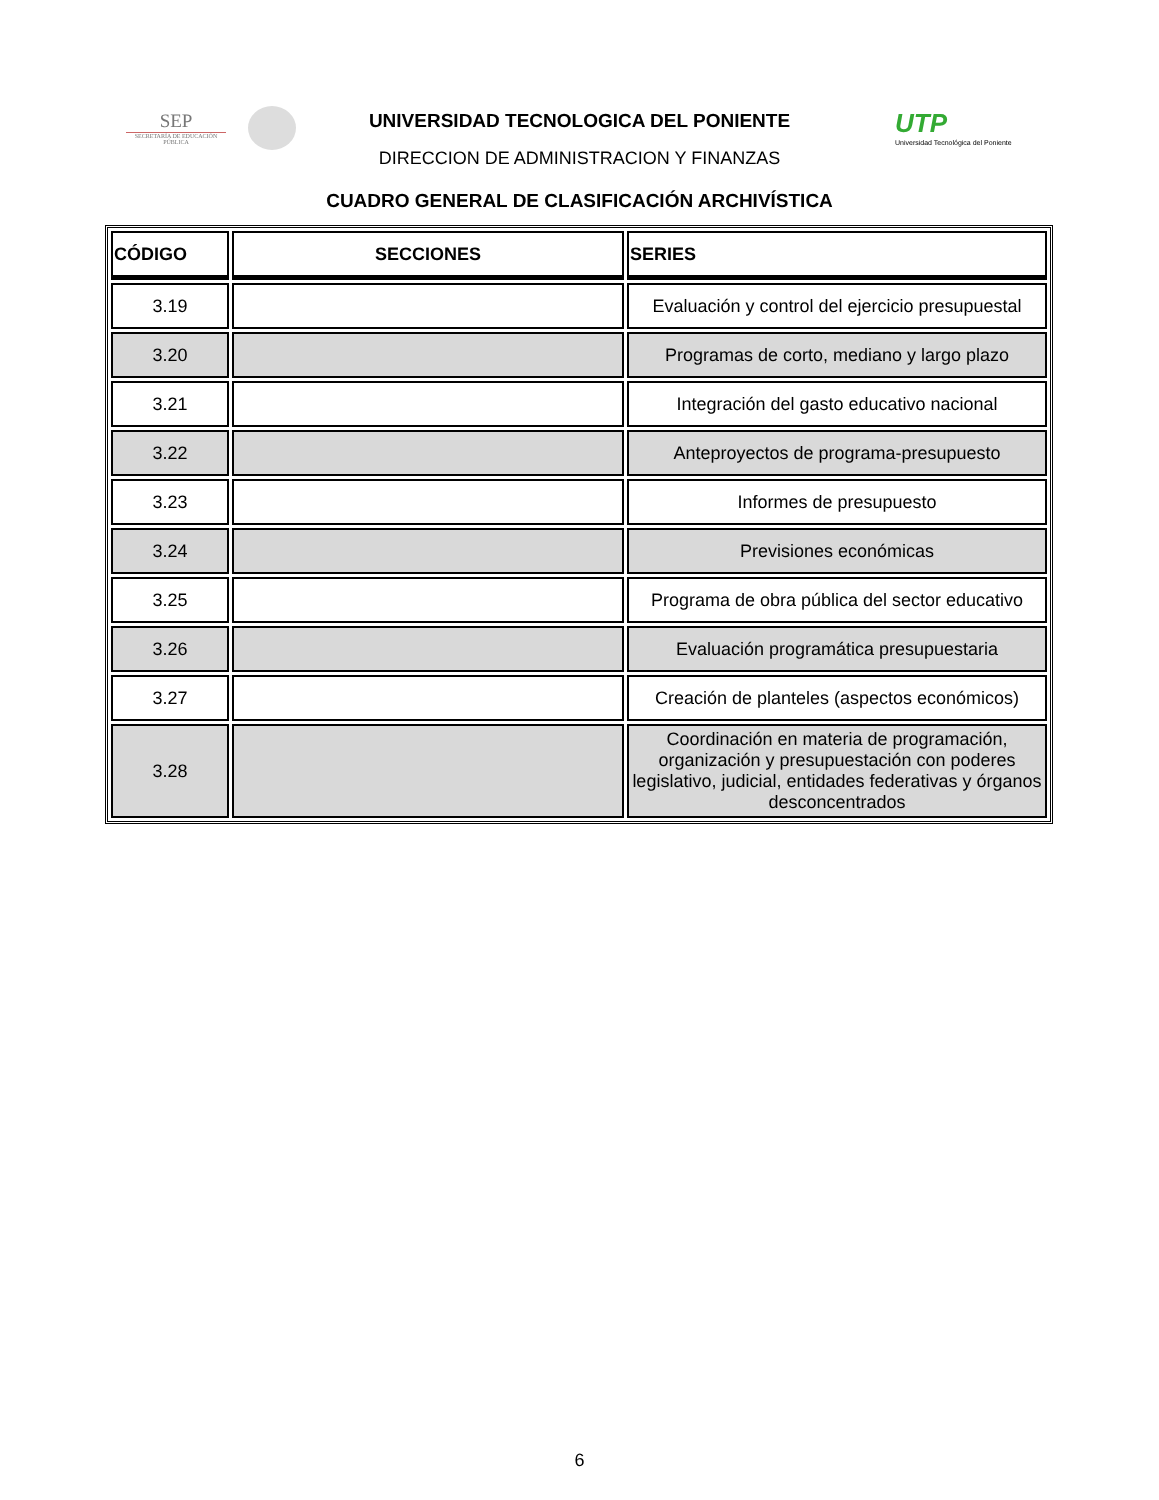SEP
SECRETARÍA DE EDUCACIÓN PÚBLICA
UTP
Universidad Tecnológica del Poniente
UNIVERSIDAD TECNOLOGICA DEL PONIENTE
DIRECCION DE ADMINISTRACION Y FINANZAS
CUADRO GENERAL DE CLASIFICACIÓN ARCHIVÍSTICA
| CÓDIGO | SECCIONES | SERIES |
| --- | --- | --- |
| 3.19 | | Evaluación y control del ejercicio presupuestal |
| 3.20 | | Programas de corto, mediano y largo plazo |
| 3.21 | | Integración del gasto educativo nacional |
| 3.22 | | Anteproyectos de programa-presupuesto |
| 3.23 | | Informes de presupuesto |
| 3.24 | | Previsiones económicas |
| 3.25 | | Programa de obra pública del sector educativo |
| 3.26 | | Evaluación programática presupuestaria |
| 3.27 | | Creación de planteles (aspectos económicos) |
| 3.28 | | Coordinación en materia de programación, organización y presupuestación con poderes legislativo, judicial, entidades federativas y órganos desconcentrados |
6